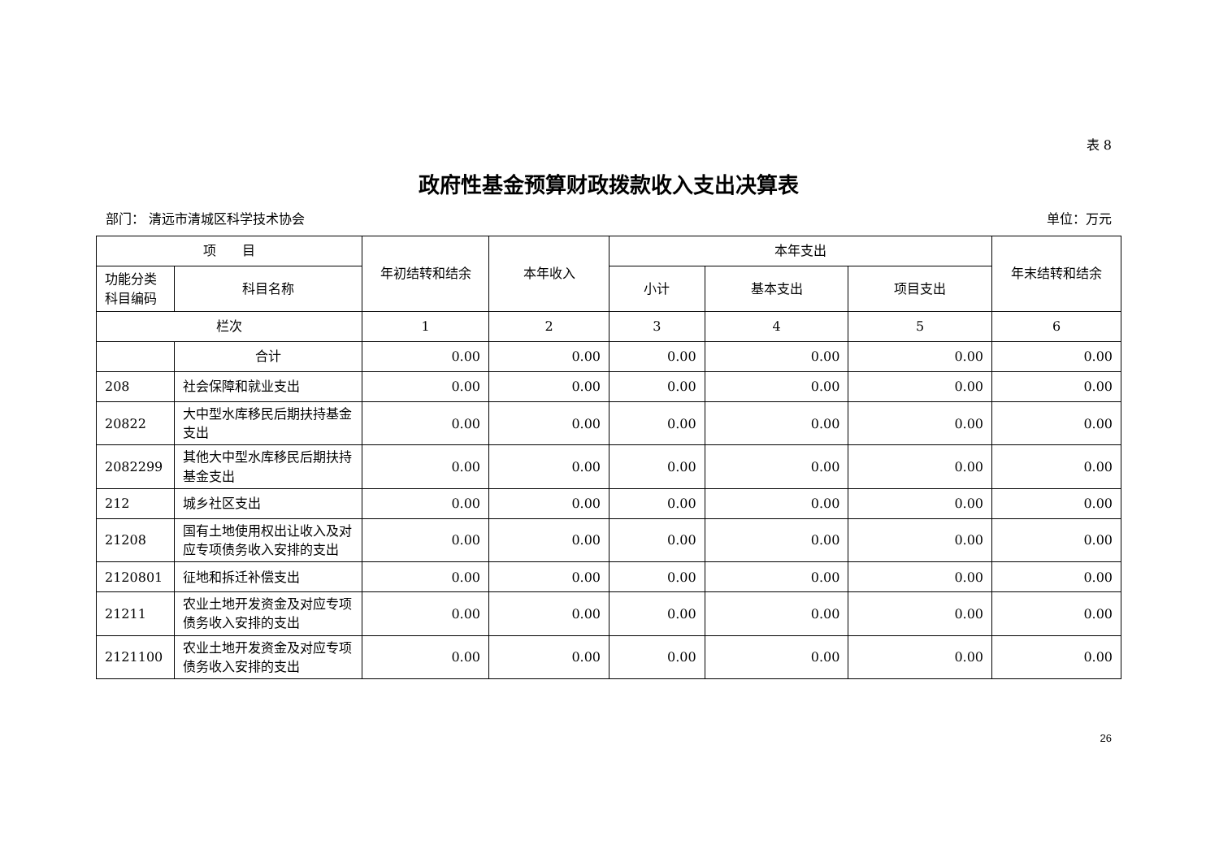表 8
政府性基金预算财政拨款收入支出决算表
部门： 清远市清城区科学技术协会 单位：万元
| 项 目 | | 年初结转和结余 | 本年收入 | 本年支出 | | | 年末结转和结余 |
| --- | --- | --- | --- | --- | --- | --- | --- |
| 功能分类科目编码 | 科目名称 | | | 小计 | 基本支出 | 项目支出 | |
| 栏次 | | 1 | 2 | 3 | 4 | 5 | 6 |
| | 合计 | 0.00 | 0.00 | 0.00 | 0.00 | 0.00 | 0.00 |
| 208 | 社会保障和就业支出 | 0.00 | 0.00 | 0.00 | 0.00 | 0.00 | 0.00 |
| 20822 | 大中型水库移民后期扶持基金支出 | 0.00 | 0.00 | 0.00 | 0.00 | 0.00 | 0.00 |
| 2082299 | 其他大中型水库移民后期扶持基金支出 | 0.00 | 0.00 | 0.00 | 0.00 | 0.00 | 0.00 |
| 212 | 城乡社区支出 | 0.00 | 0.00 | 0.00 | 0.00 | 0.00 | 0.00 |
| 21208 | 国有土地使用权出让收入及对应专项债务收入安排的支出 | 0.00 | 0.00 | 0.00 | 0.00 | 0.00 | 0.00 |
| 2120801 | 征地和拆迁补偿支出 | 0.00 | 0.00 | 0.00 | 0.00 | 0.00 | 0.00 |
| 21211 | 农业土地开发资金及对应专项债务收入安排的支出 | 0.00 | 0.00 | 0.00 | 0.00 | 0.00 | 0.00 |
| 2121100 | 农业土地开发资金及对应专项债务收入安排的支出 | 0.00 | 0.00 | 0.00 | 0.00 | 0.00 | 0.00 |
26